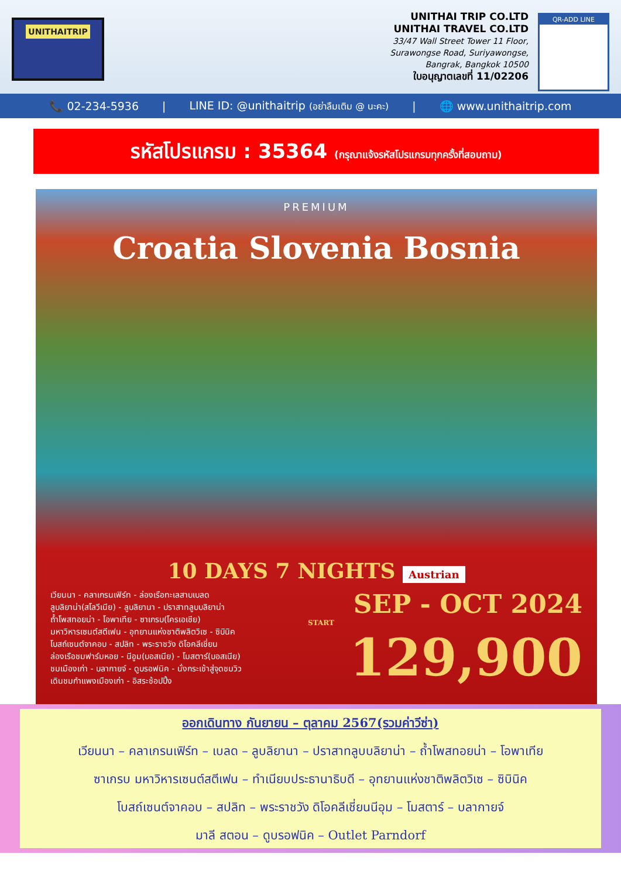UNITHAITRIP
UNITHAI TRIP CO.LTD
UNITHAI TRAVEL CO.LTD
33/47 Wall Street Tower 11 Floor,
Surawongse Road, Suriyawongse,
Bangrak, Bangkok 10500
ใบอนุญาตเลขที่ 11/02206
QR-ADD LINE
📞 02-234-5936 | LINE ID: @unithaitrip (อย่าลืมเติม @ นะคะ) | 🌐 www.unithaitrip.com
รหัสโปรแกรม : 35364 (กรุณาแจ้งรหัสโปรแกรมทุกครั้งที่สอบถาม)
PREMIUM
Croatia Slovenia Bosnia
10 DAYS 7 NIGHTS Austrian
เวียนนา - คลาเกรนเฟิร์ท - ล่องเรือทะเลสาบเบลด
ลูบลิยาน่า(สโลวีเนีย) - ลูบลิยานา - ปราสาทลูบบลิยาน่า
ถ้ำโพสทอยน่า - โอพาเทีย - ซาเกรบ(โครเอเชีย)
มหาวิหารเซนต์สตีเฟน - อุทยานแห่งชาติพลิตวิเซ - ซิบินิค
โบสถ์เซนต์จาคอบ - สปลิท - พระราชวัง ดิโอคลีเชี่ยน
ล่องเรือชมฟาร์มหอย - นีอูม(บอสเนีย) - โมสตาร์(บอสเนีย)
ชมเมืองเก่า - บลากายจ์ - ดูบรอฟนิค - นั่งกระเช้าสู่จุดชมวิว
เดินชมกำแพงเมืองเก่า - อิสระช้อปปิ้ง
SEP - OCT 2024
START
129,900
ออกเดินทาง กันยายน – ตุลาคม 2567(รวมค่าวีซ่า)
เวียนนา – คลาเกรนเฟิร์ท – เบลด – ลูบลิยานา – ปราสาทลูบบลิยาน่า – ถ้ำโพสทอยน่า – โอพาเทีย
ซาเกรบ มหาวิหารเซนต์สตีเฟน – ทำเนียบประธานาธิบดี – อุทยานแห่งชาติพลิตวิเซ – ซิบินิค
โบสถ์เซนต์จาคอบ – สปลิท – พระราชวัง ดิโอคลีเชี่ยนนีอุม – โมสตาร์ – บลากายจ์
มาลี สตอน – ดูบรอฟนิค – Outlet Parndorf